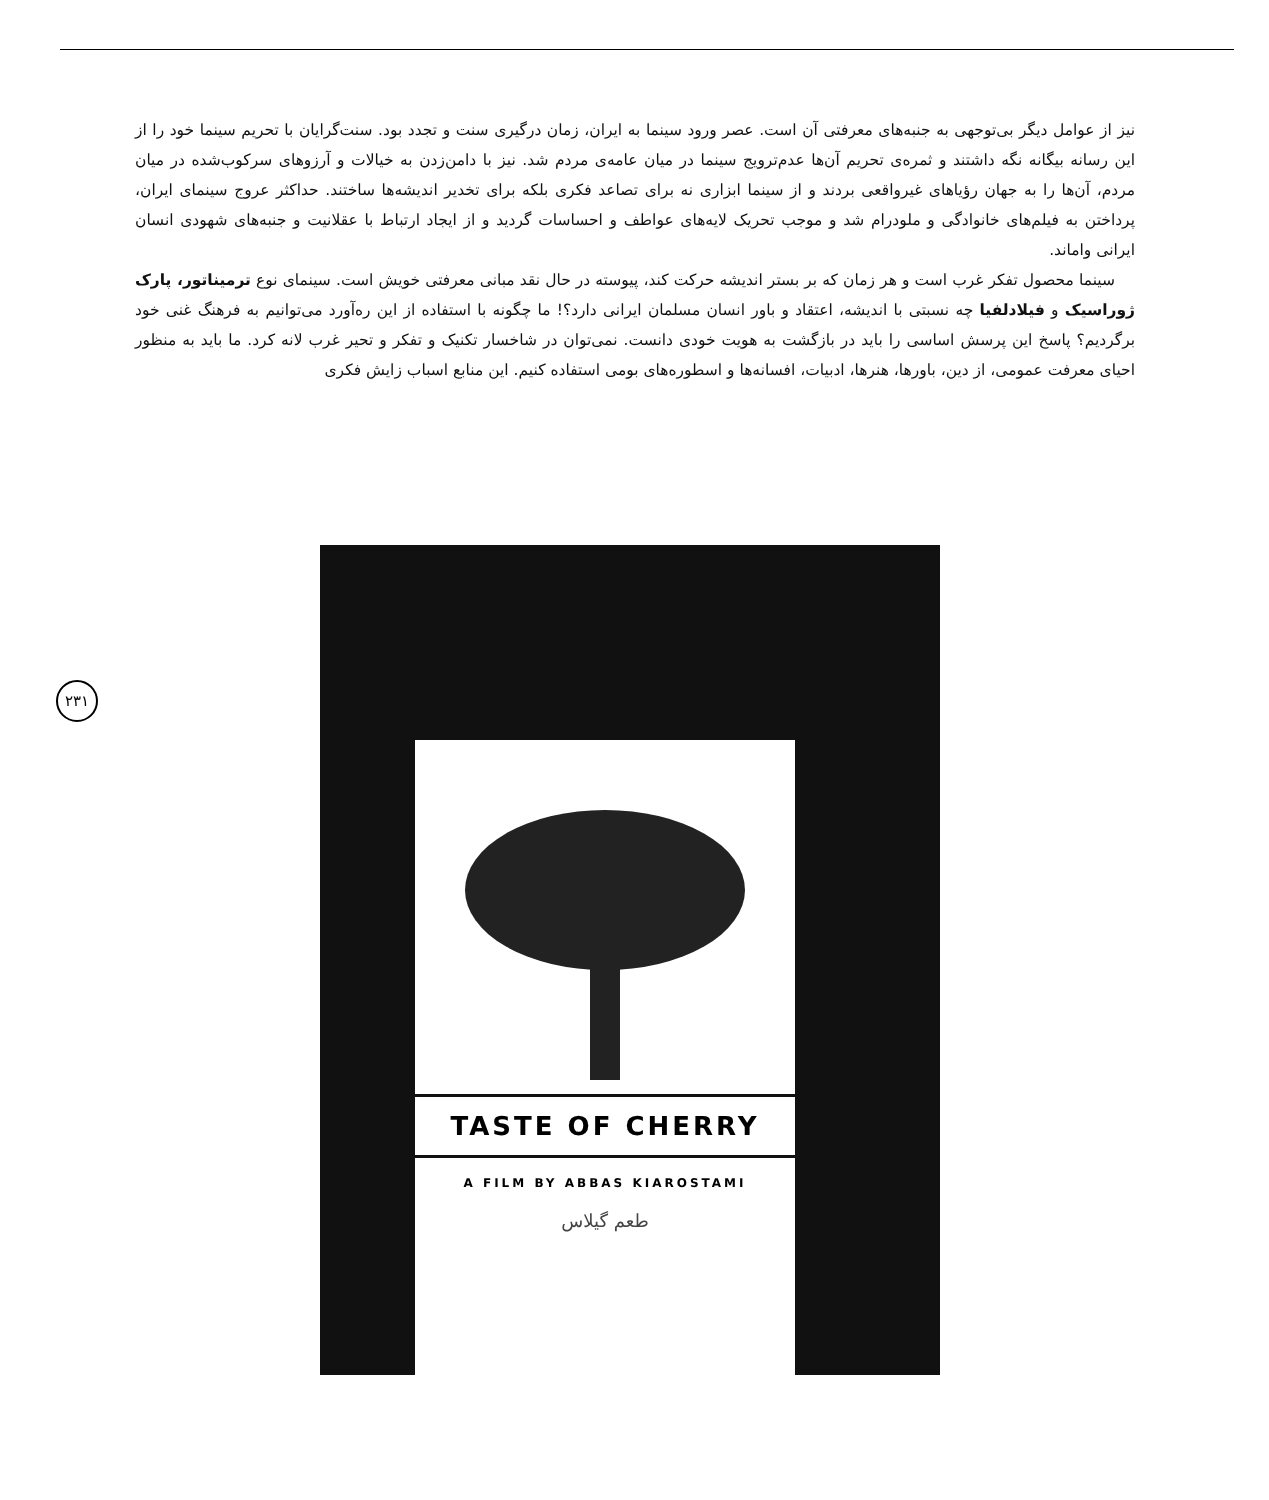نیز از عوامل دیگر بی‌توجهی به جنبه‌های معرفتی آن است. عصر ورود سینما به ایران، زمان درگیری سنت و تجدد بود. سنت‌گرایان با تحریم سینما خود را از این رسانه بیگانه نگه داشتند و ثمره‌ی تحریم آن‌ها عدم‌ترویج سینما در میان عامه‌ی مردم شد. نیز با دامن‌زدن به خیالات و آرزوهای سرکوب‌شده در میان مردم، آن‌ها را به جهان رؤیاهای غیرواقعی بردند و از سینما ابزاری نه برای تصاعد فکری بلکه برای تخدیر اندیشه‌ها ساختند. حداکثر عروج سینمای ایران، پرداختن به فیلم‌های خانوادگی و ملودرام شد و موجب تحریک لایه‌های عواطف و احساسات گردید و از ایجاد ارتباط با عقلانیت و جنبه‌های شهودی انسان ایرانی واماند.
سینما محصول تفکر غرب است و هر زمان که بر بستر اندیشه حرکت کند، پیوسته در حال نقد مبانی معرفتی خویش است. سینمای نوع ترمیناتور، پارک ژوراسیک و فیلادلفیا چه نسبتی با اندیشه، اعتقاد و باور انسان مسلمان ایرانی دارد؟! ما چگونه با استفاده از این ره‌آورد می‌توانیم به فرهنگ غنی خود برگردیم؟ پاسخ این پرسش اساسی را باید در بازگشت به هویت خودی دانست. نمی‌توان در شاخسار تکنیک و تفکر و تحیر غرب لانه کرد. ما باید به منظور احیای معرفت عمومی، از دین، باورها، هنرها، ادبیات، افسانه‌ها و اسطوره‌های بومی استفاده کنیم. این منابع اسباب زایش فکری
۲۳۱
TASTE OF CHERRY
A FILM BY ABBAS KIAROSTAMI
طعم گیلاس